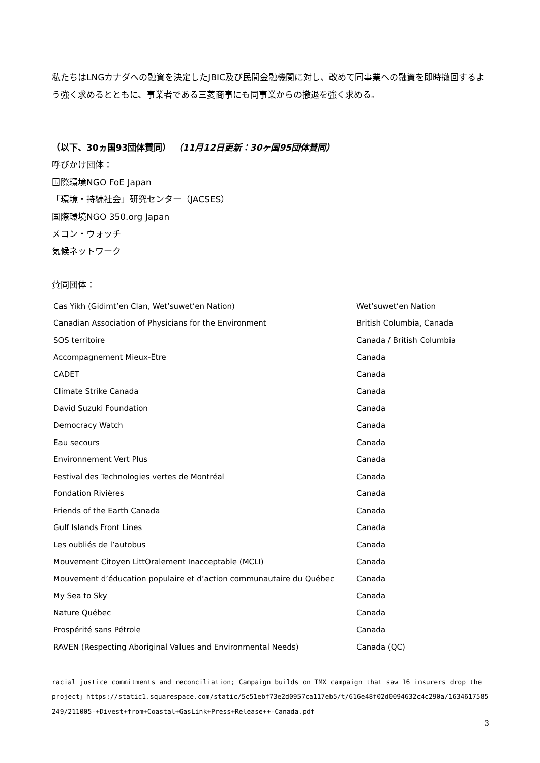私たちはLNGカナダへの融資を決定したJBIC及び民間金融機関に対し、改めて同事業への融資を即時撤回するよう強く求めるとともに、事業者である三菱商事にも同事業からの撤退を強く求める。
（以下、30ヵ国93団体賛同） （11月12日更新：30ヶ国95団体賛同）
呼びかけ団体：
国際環境NGO FoE Japan
「環境・持続社会」研究センター（JACSES）
国際環境NGO 350.org Japan
メコン・ウォッチ
気候ネットワーク
賛同団体：
| Cas Yikh (Gidimt’en Clan, Wet’suwet’en Nation) | Wet’suwet’en Nation |
| Canadian Association of Physicians for the Environment | British Columbia, Canada |
| SOS territoire | Canada / British Columbia |
| Accompagnement Mieux-Être | Canada |
| CADET | Canada |
| Climate Strike Canada | Canada |
| David Suzuki Foundation | Canada |
| Democracy Watch | Canada |
| Eau secours | Canada |
| Environnement Vert Plus | Canada |
| Festival des Technologies vertes de Montréal | Canada |
| Fondation Rivières | Canada |
| Friends of the Earth Canada | Canada |
| Gulf Islands Front Lines | Canada |
| Les oubliés de l’autobus | Canada |
| Mouvement Citoyen LittOralement Inacceptable (MCLI) | Canada |
| Mouvement d’éducation populaire et d’action communautaire du Québec | Canada |
| My Sea to Sky | Canada |
| Nature Québec | Canada |
| Prospérité sans Pétrole | Canada |
| RAVEN (Respecting Aboriginal Values and Environmental Needs) | Canada (QC) |
racial justice commitments and reconciliation; Campaign builds on TMX campaign that saw 16 insurers drop the project」https://static1.squarespace.com/static/5c51ebf73e2d0957ca117eb5/t/616e48f02d0094632c4c290a/1634617585249/211005-+Divest+from+Coastal+GasLink+Press+Release++-Canada.pdf
3